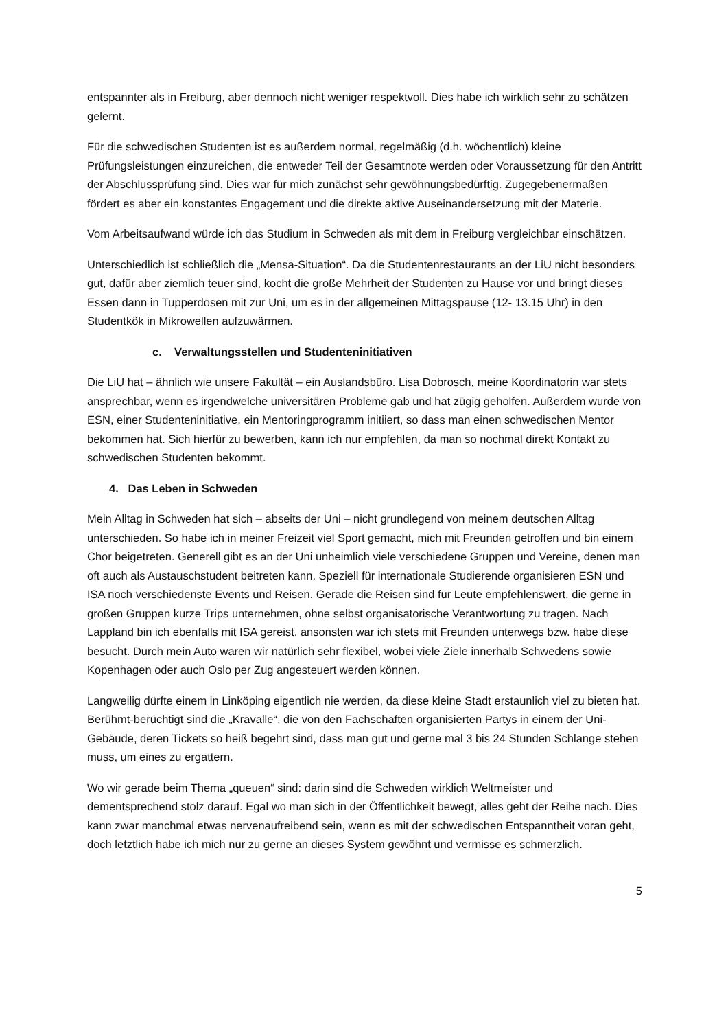entspannter als in Freiburg, aber dennoch nicht weniger respektvoll. Dies habe ich wirklich sehr zu schätzen gelernt.
Für die schwedischen Studenten ist es außerdem normal, regelmäßig (d.h. wöchentlich) kleine Prüfungsleistungen einzureichen, die entweder Teil der Gesamtnote werden oder Voraussetzung für den Antritt der Abschlussprüfung sind. Dies war für mich zunächst sehr gewöhnungsbedürftig. Zugegebenermaßen fördert es aber ein konstantes Engagement und die direkte aktive Auseinandersetzung mit der Materie.
Vom Arbeitsaufwand würde ich das Studium in Schweden als mit dem in Freiburg vergleichbar einschätzen.
Unterschiedlich ist schließlich die „Mensa-Situation“. Da die Studentenrestaurants an der LiU nicht besonders gut, dafür aber ziemlich teuer sind, kocht die große Mehrheit der Studenten zu Hause vor und bringt dieses Essen dann in Tupperdosen mit zur Uni, um es in der allgemeinen Mittagspause (12- 13.15 Uhr) in den Studentkök in Mikrowellen aufzuwärmen.
c. Verwaltungsstellen und Studenteninitiativen
Die LiU hat – ähnlich wie unsere Fakultät – ein Auslandsbüro. Lisa Dobrosch, meine Koordinatorin war stets ansprechbar, wenn es irgendwelche universitären Probleme gab und hat zügig geholfen. Außerdem wurde von ESN, einer Studenteninitiative, ein Mentoringprogramm initiiert, so dass man einen schwedischen Mentor bekommen hat. Sich hierfür zu bewerben, kann ich nur empfehlen, da man so nochmal direkt Kontakt zu schwedischen Studenten bekommt.
4. Das Leben in Schweden
Mein Alltag in Schweden hat sich – abseits der Uni – nicht grundlegend von meinem deutschen Alltag unterschieden. So habe ich in meiner Freizeit viel Sport gemacht, mich mit Freunden getroffen und bin einem Chor beigetreten. Generell gibt es an der Uni unheimlich viele verschiedene Gruppen und Vereine, denen man oft auch als Austauschstudent beitreten kann. Speziell für internationale Studierende organisieren ESN und ISA noch verschiedenste Events und Reisen. Gerade die Reisen sind für Leute empfehlenswert, die gerne in großen Gruppen kurze Trips unternehmen, ohne selbst organisatorische Verantwortung zu tragen. Nach Lappland bin ich ebenfalls mit ISA gereist, ansonsten war ich stets mit Freunden unterwegs bzw. habe diese besucht. Durch mein Auto waren wir natürlich sehr flexibel, wobei viele Ziele innerhalb Schwedens sowie Kopenhagen oder auch Oslo per Zug angesteuert werden können.
Langweilig dürfte einem in Linköping eigentlich nie werden, da diese kleine Stadt erstaunlich viel zu bieten hat. Berühmt-berüchtigt sind die „Kravalle“, die von den Fachschaften organisierten Partys in einem der Uni-Gebäude, deren Tickets so heiß begehrt sind, dass man gut und gerne mal 3 bis 24 Stunden Schlange stehen muss, um eines zu ergattern.
Wo wir gerade beim Thema „queuen“ sind: darin sind die Schweden wirklich Weltmeister und dementsprechend stolz darauf. Egal wo man sich in der Öffentlichkeit bewegt, alles geht der Reihe nach. Dies kann zwar manchmal etwas nervenaufreibend sein, wenn es mit der schwedischen Entspanntheit voran geht, doch letztlich habe ich mich nur zu gerne an dieses System gewöhnt und vermisse es schmerzlich.
5